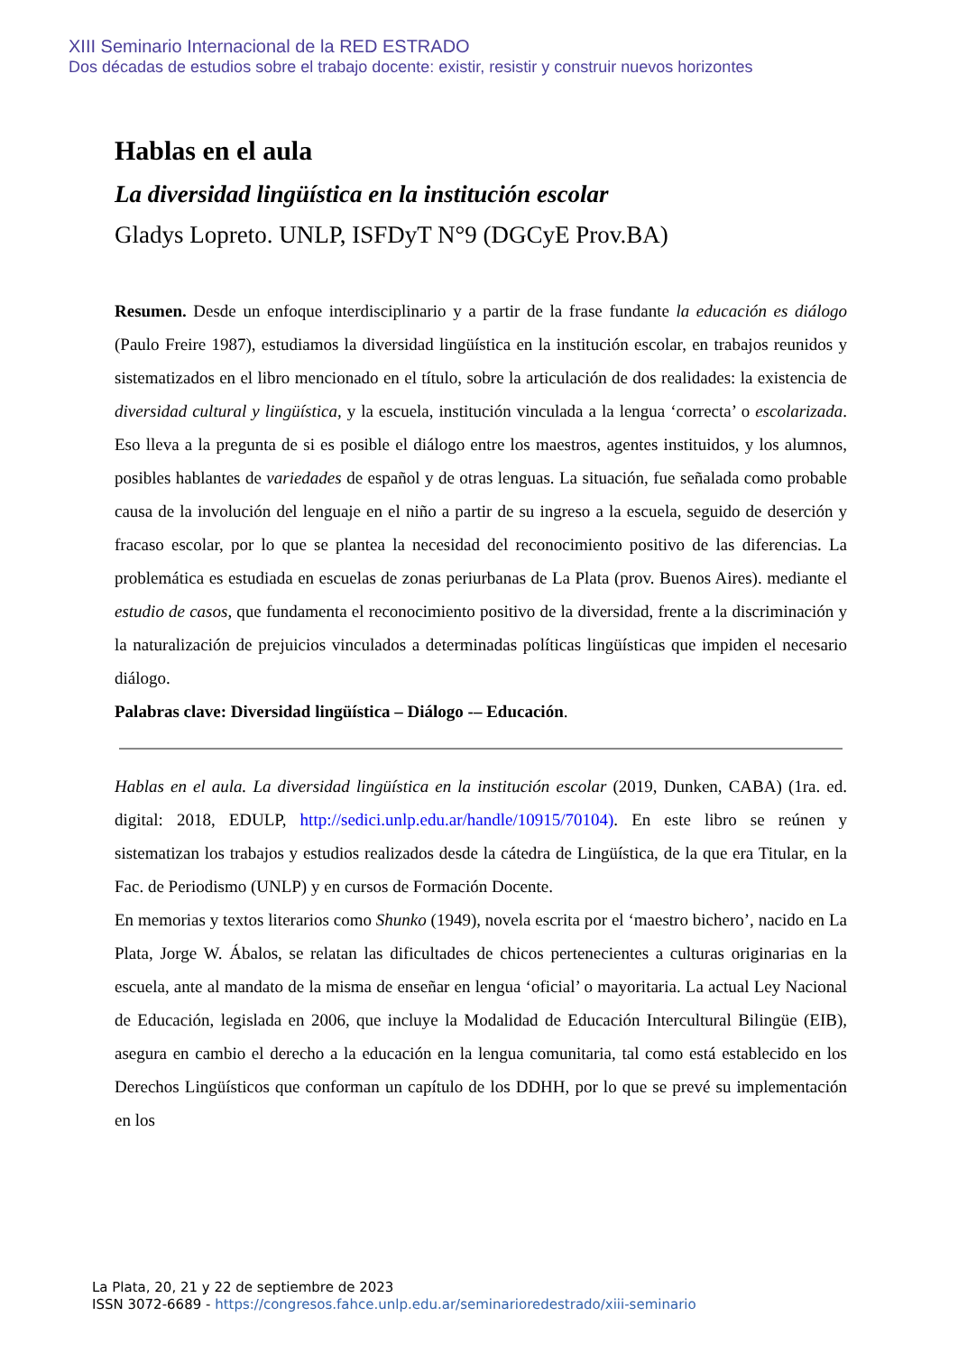XIII Seminario Internacional de la RED ESTRADO
Dos décadas de estudios sobre el trabajo docente: existir, resistir y construir nuevos horizontes
Hablas en el aula
La diversidad lingüística en la institución escolar
Gladys Lopreto. UNLP, ISFDyT N°9 (DGCyE Prov.BA)
Resumen. Desde un enfoque interdisciplinario y a partir de la frase fundante la educación es diálogo (Paulo Freire 1987), estudiamos la diversidad lingüística en la institución escolar, en trabajos reunidos y sistematizados en el libro mencionado en el título, sobre la articulación de dos realidades: la existencia de diversidad cultural y lingüística, y la escuela, institución vinculada a la lengua ‘correcta’ o escolarizada. Eso lleva a la pregunta de si es posible el diálogo entre los maestros, agentes instituidos, y los alumnos, posibles hablantes de variedades de español y de otras lenguas. La situación, fue señalada como probable causa de la involución del lenguaje en el niño a partir de su ingreso a la escuela, seguido de deserción y fracaso escolar, por lo que se plantea la necesidad del reconocimiento positivo de las diferencias. La problemática es estudiada en escuelas de zonas periurbanas de La Plata (prov. Buenos Aires). mediante el estudio de casos, que fundamenta el reconocimiento positivo de la diversidad, frente a la discriminación y la naturalización de prejuicios vinculados a determinadas políticas lingüísticas que impiden el necesario diálogo.
Palabras clave: Diversidad lingüística – Diálogo -– Educación.
Hablas en el aula. La diversidad lingüística en la institución escolar (2019, Dunken, CABA) (1ra. ed. digital: 2018, EDULP, http://sedici.unlp.edu.ar/handle/10915/70104). En este libro se reúnen y sistematizan los trabajos y estudios realizados desde la cátedra de Lingüística, de la que era Titular, en la Fac. de Periodismo (UNLP) y en cursos de Formación Docente.
En memorias y textos literarios como Shunko (1949), novela escrita por el ‘maestro bichero’, nacido en La Plata, Jorge W. Ábalos, se relatan las dificultades de chicos pertenecientes a culturas originarias en la escuela, ante al mandato de la misma de enseñar en lengua ‘oficial’ o mayoritaria. La actual Ley Nacional de Educación, legislada en 2006, que incluye la Modalidad de Educación Intercultural Bilingüe (EIB), asegura en cambio el derecho a la educación en la lengua comunitaria, tal como está establecido en los Derechos Lingüísticos que conforman un capítulo de los DDHH, por lo que se prevé su implementación en los
La Plata, 20, 21 y 22 de septiembre de 2023
ISSN 3072-6689 - https://congresos.fahce.unlp.edu.ar/seminarioredestrado/xiii-seminario